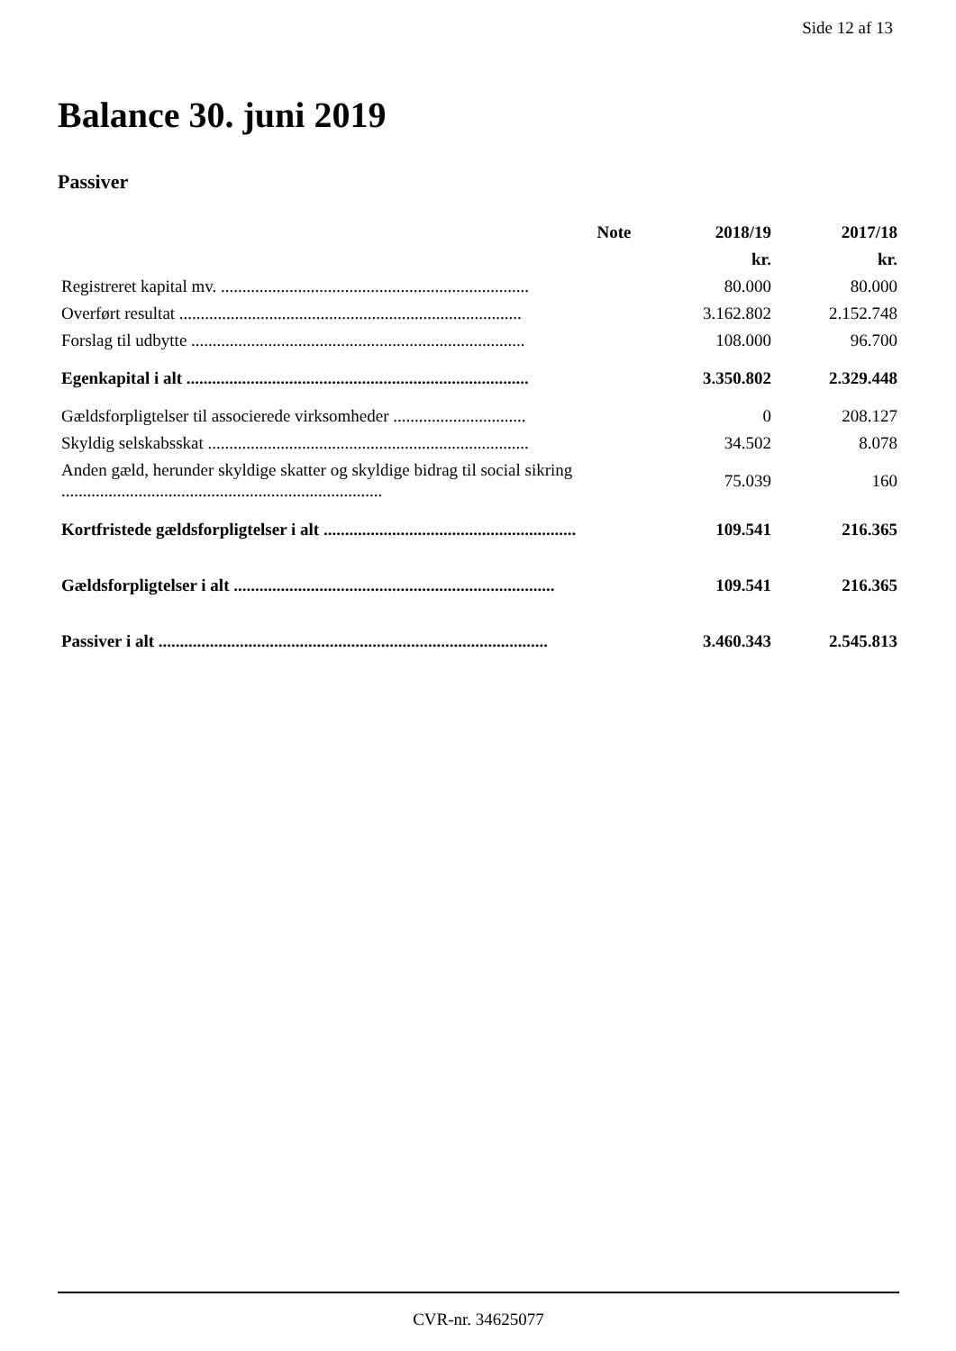Side 12 af 13
Balance 30. juni 2019
Passiver
| | Note | 2018/19 | 2017/18 |
| --- | --- | --- | --- |
| | | kr. | kr. |
| Registreret kapital mv. ........................................................................ | | 80.000 | 80.000 |
| Overført resultat ................................................................................ | | 3.162.802 | 2.152.748 |
| Forslag til udbytte .............................................................................. | | 108.000 | 96.700 |
| Egenkapital i alt ................................................................................ | | 3.350.802 | 2.329.448 |
| Gældsforpligtelser til associerede virksomheder ............................... | | 0 | 208.127 |
| Skyldig selskabsskat ........................................................................... | | 34.502 | 8.078 |
| Anden gæld, herunder skyldige skatter og skyldige bidrag til social sikring ........................................................................... | | 75.039 | 160 |
| Kortfristede gældsforpligtelser i alt ........................................................... | | 109.541 | 216.365 |
| Gældsforpligtelser i alt ........................................................................... | | 109.541 | 216.365 |
| Passiver i alt ........................................................................................... | | 3.460.343 | 2.545.813 |
CVR-nr. 34625077